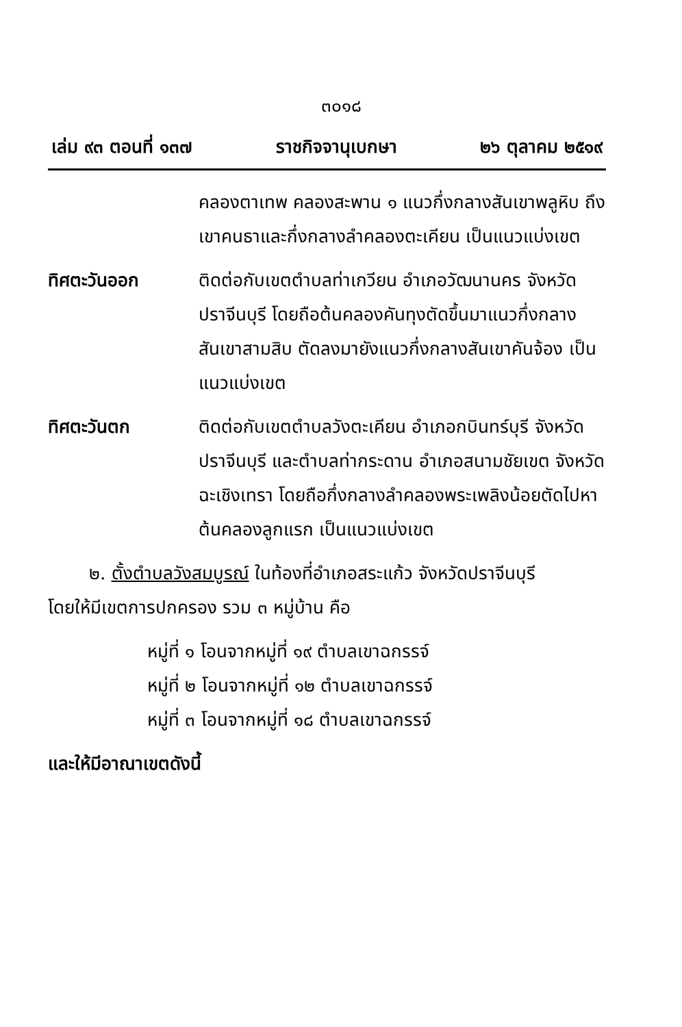๓๐๑๘
เล่ม ๙๓ ตอนที่ ๑๓๗ ราชกิจจานุเบกษา ๒๖ ตุลาคม ๒๕๑๙
คลองตาเทพ คลองสะพาน ๑ แนวกึ่งกลางสันเขาพลูหิบ ถึงเขาคนธาและกึ่งกลางลำคลองตะเคียน เป็นแนวแบ่งเขต
ทิศตะวันออก ติดต่อกับเขตตำบลท่าเกวียน อำเภอวัฒนานคร จังหวัดปราจีนบุรี โดยถือต้นคลองคันทุงตัดขึ้นมาแนวกึ่งกลางสันเขาสามสิบ ตัดลงมายังแนวกึ่งกลางสันเขาคันจ้อง เป็นแนวแบ่งเขต
ทิศตะวันตก ติดต่อกับเขตตำบลวังตะเคียน อำเภอกบินทร์บุรี จังหวัดปราจีนบุรี และตำบลท่ากระดาน อำเภอสนามชัยเขต จังหวัดฉะเชิงเทรา โดยถือกึ่งกลางลำคลองพระเพลิงน้อยตัดไปหาต้นคลองลูกแรก เป็นแนวแบ่งเขต
๒. ตั้งตำบลวังสมบูรณ์ ในท้องที่อำเภอสระแก้ว จังหวัดปราจีนบุรี
โดยให้มีเขตการปกครอง รวม ๓ หมู่บ้าน คือ
หมู่ที่ ๑ โอนจากหมู่ที่ ๑๙ ตำบลเขาฉกรรจ์
หมู่ที่ ๒ โอนจากหมู่ที่ ๑๒ ตำบลเขาฉกรรจ์
หมู่ที่ ๓ โอนจากหมู่ที่ ๑๘ ตำบลเขาฉกรรจ์
และให้มีอาณาเขตดังนี้